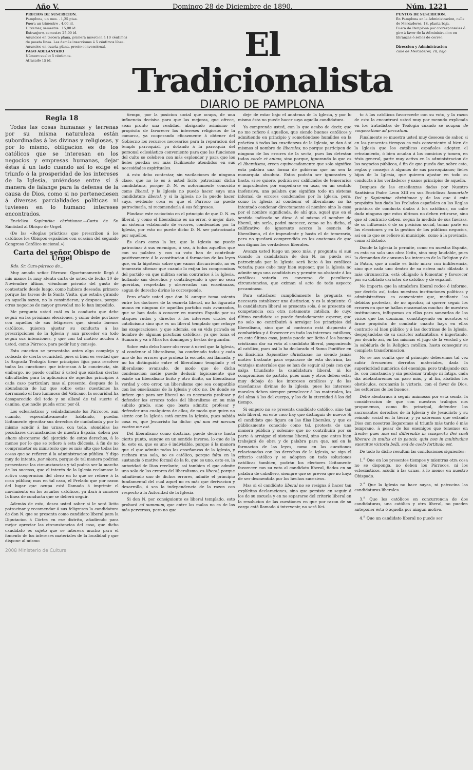Año V. Domingo 28 de Diciembre de 1890. Núm. 1221
PRECIOS DE SUSCRICION.
Pamplona, un mes. . 1,25 ptas.
Fuera un trimestre . 4,00 id.
Ultramar, semestre . 15,00 id.
Extranjero, semestre 25,00 id.
Anuncios en tercera plana, primera insercion á 10 céntimos de peseta línea. Las demás inserciones á 5 céntimos línea.
Anuncios en cuarta plana, precio convencional.
PAGO ADELANTADO
Número suelto 5 céntimos.
Atrasado 15 id.
El Tradicionalista
DIARIO DE PAMPLONA
PUNTOS DE SUSCRICION.
En Pamplona en la Administracion, calle de Mercaderes, 18, planta baja.
Fuera de Pamplona por corresponsales ó giro á favor de la Administracion en libranzas ó sellos de correo.
Direccion y Administracion
calle de Mercaderes, 18, bajo
Regla 18
Todas las cosas humanas y terrenas por su misma naturaleza están subordinadas á las divinas y religiosas, y por lo mismo, obligacion es de los católicos que se interesan en los negocios y empresas humanas, dejar éstas á un lado cuando así lo exige el triunfo ó la prosperidad de los intereses de la Iglesia, uniéndose entre sí á manera de falange para la defensa de la causa de Dios, como si no perteneciesen á diversas parcialidades políticas ni tuviesen en lo humano intereses encontrados.
Encíclica Sapientiae christianae.—Carta de Su Santidad al Obispo de Urgel.
(De las «Reglas prácticas que prescriben á los católicos los Obispos españoles con ocasion del segundo Congreso Católico nacional.»)
Carta del señor Obispo de Urgel
Rdo. Sr. Cura-párroco de...
Muy amado señor Párroco: Oportunamente llegó á mis manos la muy atenta carta de usted de fecha 10 de Noviembre último, viéndome privado del gusto de contestarle desde luego, como hubiera deseado; primero porque las tareas de la Santa Visita, que estaba girando en aquella sazon, no lo consintieron; y despues, porque otros negocios de mayor gravedad me lo han impedido.
Me pregunta usted cuál es la conducta que debe seguir en las próximas elecciones, y cómo debe portarse con aquellos de sus feligreses que, siendo buenos católicos, quieren ajustar su conducta á las prescripciones de la Iglesia y aun proceder en todo segun sus intenciones, y que con tal motivo acuden á usted, como Párroco, para pedir luz y consejo.
Esta cuestion se presentaba antes algo compleja y rodeada de cierta oscuridad, pues si bien es verdad que la Sagrada Teología tiene principios fijos para resolver todas las cuestiones que interesan á la conciencia, sin embargo, no puedo ocultar á usted que existian ciertas dificultades para la aplicacion de aquellos principios á cada caso particular; mas al presente, despues de la abundancia de luz que sobre estas cuestiones ha derramado el faro luminoso del Vaticano, la oscuridad ha desaparecido del todo y se allanó de tal suerte el camino, que nadie pueda errar por él.
Los eclesiásticos y señaladamente los Párrocos, aun cuando, especulativamente hablando, puedan lícitamente ejercitar sus derechos de ciudadanía y por lo mismo acudir á las urnas, con todo, atendidas las peculiares circunstancias de nuestra España, deben por ahora abstenerse del ejercicio de estos derechos, á lo menos por lo que se refiere á esta diócesis, á fin de no comprometer su ministerio que es más alto que todas las cosas que se refieren á la administracion pública. Y digo muy de intento, por ahora, porque de tal manera podrian presentarse las circunstancias y tal podría ser la marcha de los sucesos, que el interés de la Iglesia reclamase la activa cooperacion del clero en lo que se refiere á la cosa pública; mas en tal caso, el Prelado que por razon del lugar que ocupa está llamado á imprimir el movimiento en los asuntos católicos, ya dará á conocer la línea de conducta que se deberá seguir.
Además de esto, desea usted saber si le será lícito patrocinar y recomendar á sus feligreses la candidatura de don N. que se presenta como candidato liberal para la Diputacion á Córtes en ese distrito, añadiendo para mejor apreciar las circunstancias del caso, que dicho candidato es sujeto que se interesa mucho para el fomento de los intereses materiales de la localidad y que dispone al mismo
tiempo, por la posicion social que ocupa, de una influencia decisiva para que las mejoras, que ofrece, sean pronto una realidad, abrigando asimismo el propósito de favorecer los intereses religiosos de la comarca, ya cooperando eficazmente á obtener del Gobierno los recursos necesarios para la reparacion del templo parroquial, ya dotando á la parroquia del personal eclesiástico conveniente para que las funciones del culto se celebren con más esplendor y para que los fieles puedan ser más fácilmente atendidos en sus necesidades espirituales.
A esto debo contestar, sin vacilaciones de ninguna clase, que no le es á usted lícito patrocinar dicha candidatura, porque D. N. es notoriamente conocido como liberal, y la Iglesia no puede hacer suya una candidatura liberal, y si la Iglesia no la puede hacer suya, evidente cosa es que el Párroco no puede patrocinarla, ni recomendarla á sus feligreses.
Fúndase este raciocinio en el principio de que D. N. es liberal, y como el liberalismo es un error, ó mejor diré, un sistema eslabonado de errores, condenados por la Iglesia, por esto no puede dicho D. N. ser patrocinado por aquéllos.
Es claro como la luz, que la Iglesia no puede patrocinar á sus enemigos, ó sea, á todos aquellos que con su palabra y con su voto han de contribuir positivamente á la constitucion ó formacion de las leyes que, en la hipótesis sobre que vamos discurriendo, no es temerario afirmar que cuando lo exijan los compromisos del partido en que militan serán contrarios á la Iglesia, hollando sus derechos y contribuyendo á que no sean queridas, respetadas y observadas sus enseñanzas, segun de derecho divino le corresponde.
Pero añade usted que don N. aunque toma asiento entre los doctores de la escuela liberal, no ha figurado nunca en ninguno de aquellos partidos más avanzados, que se han dado á conocer en nuestra España por su ataques rudos y directos á los intereses vitales del catolicismo sino que es un liberal templado que rehuye las exageraciones, y que además, en su vida privada es hombre de algunas prácticas católicas, ya que toma el Sumario y va á Misa los domingos y fiestas de guardar.
Sobre esto debo hacer observar á usted que la Iglesia, al condenar al liberalismo, ha condenado todos y cada uno de los errores que profesa la escuela, así llamada, y no ha distinguido entre el liberalismo templado y el liberalismo avanzado, de modo que de dicha condenacion nadie puede deducir lógicamente que existe un liberalismo lícito y otro ilícito, un liberalismo verdad y otro error, un liberalismo que sea compatible con las enseñanzas de la Iglesia y otro no. De donde se infiere que para ser liberal no es necesario profesar y defender los errores todos del liberalismo en su más subido grado, sino que basta admitir, profesar y defender uno cualquiera de ellos, de modo que quien no siente con la Iglesia está contra la Iglesia, pues sabida cosa es, que Jesucristo ha dicho: qui non est mecum contra me est.
Del liberalismo como doctrina, puede decirse hasta cierto punto, aunque en un sentido inverso, lo que de la fe, esto es, que es uno é indivisible, porque á la manera que el que admite todas las enseñanzas de la Iglesia, y rechaza una sola, no es católico, porque falta en la sustancia ó motivo formal de la fe, que es uno, esto es, la autoridad de Dios revelante; así tambien el que admite uno solo de los errores del liberalismo, es liberal, porque admitiendo uno de dichos errores, admite el principio fundamental del cual aquel no es más que derivacion y desarrollo, ó sea la independencia de la razon con respecto á la Autoridad de la Iglesia.
Si don N. por consiguiente es liberal templado, esto probará ad summum, que entre los malos no es de los más perversos, pero no que
deje de estar bajo el anatema de la Iglesia, y por lo mismo ésta no puede hacer suya aquella candidatura.
Ya comprende usted, con lo que acabo de decir, que no me refiero á aquellos, que siendo buenos católicos y admitiendo en principio y sometiéndose humildes en la práctica á todas las enseñanzas de la Iglesia, se dan á sí mismos el nombre de liberales, no porque participen de ninguno de los errores de la secta, pues los detestan todos corde et animo, sino porque, ignorando lo que es el liberalismo, creen equivocadamente que solo significa esta palabra una forma de gobierno que no sea la monarquía absoluta. Estos podrán ser ignorantes y hasta, si se quiere, podrán ser calificados de temerarios é imprudentes por empeñarse en usar, en un sentido inofensivo, una palabra que significa todo un sistema infernal de errores condenados por la Iglesia, pero, como la Iglesia al condenar el liberalismo no ha intentado condenar directamente el nombre sino la cosa por el nombre significada, de ahí que, aquel que en el sentido indicado se diese á sí mismo el nombre de liberal, sin serlo, podrá merecer, como se ha dicho, el calificativo de ignorante acerca la esencia de liberalismo, el de imprudente y hasta el de temerario, pero no quedará comprendido en los anatemas de que son dignos los verdaderos liberales.
Avanza usted luego un poco más, y pregunta; si aun cuando la candidatura de don N. no pueda ser patrocinada por la Iglesia será lícito á los católicos votarla; pues cabe muy bien suponer, que la Iglesia no admite suya una candidatura y permite no obstante á los católicos votarla en concurso de peculiares circunstancias, que eximan al acto de todo aspecto pecaminoso.
Para satisfacer cumplidamente la pregunta es necesario establecer una distincion, y es la siguiente: O la candidatura liberal se presenta sola, ó se presenta en competencia con otra netamente católica, de cuyo último candidato se puede fundadamente esperar, que no solo no contribuirá á arraigar los principios del liberalismo, sino que al contrario está dispuesto á combatirlos y á favorecer en todo los intereses católicos; en este último caso, jamás puede ser lícito á los buenos cristianos dar su voto al candidato liberal, posponiendo al católico, pues así lo ha declarado el Sumo Pontífice en su Encíclica Sapientiae christianae, no siendo jamás motivo bastante para separarse de esta doctrina, las ventajas materiales que se han de seguir al país con que salga triunfante la candidatura liberal, ni los compromisos de partido, pues unas y otros deben estar muy debajo de los intereses católicos y de las enseñanzas divinas de la Iglesia, pues los intereses morales deben siempre prevalecer á los materiales, los del alma á los del cuerpo, y los de la eternidad á los del tiempo.
Si empero no se presenta candidato católico, sino tan solo liberal, en este caso hay que distinguir de nuevo: Si el candidato que figura en las filas liberales, y que es públicamente conocido como tal, protesta de una manera pública y solemne que no contribuirá por su parte á arraigar el sistema liberal, sino que antes bien trabajará de obra y de palabra para que, así en la formacion de las leyes, como en las cuestiones relacionadas con los derechos de la Iglesia, se siga el criterio católico y se adopten en todo soluciones católicas tambien, podrán los electores lícitamente favorecer con su voto al candidato liberal, fiados en su palabra de caballero, siempre que se prevea que no haya de ser desmentida por los hechos sucesivos.
Mas si el candidato liberal no se resigna á hacer tan explícitas declaraciones, sino que persiste en seguir á los de su escuela y en no separarse del criterio liberal en la resolucion de las cuestiones en que por razon de su cargo está llamado á intervenir, no será líci-
to á los católicos favorecerle con su voto, y la razon de esto la encontrará usted muy por menudo explicada en los tratadistas de Teología cuando se ocupan de cooperatione ad peccatum.
Finalmente se muestra usted muy deseoso de saber, si en los presentes tiempos es más conveniente al bien de la Iglesia que los católicos españoles adopten el retraimiento, ó bien acudan á los comicios y tomen, en tésis general, parte muy activa en la administracion de los negocios públicos, á fin de que pueda dar, sobre esto, reglas y consejos á algunos de sus parroquianos; fieles hijos de la Iglesia, que quieren ajustar en todo su conducta á los verdaderos y sanos principios de aquella.
Despues de las enseñanzas dadas por Nuestro Santísimo Padre Leon XIII en sus Encíclicas Immortale Dei y Sapientiae christianae y de las que á este propósito han dado los Prelados españoles en las Reglas prácticas de conducta dadas á los católicos, no cabe duda ninguna que estos últimos no deben retirarse, sino que al contrario deben, segun la medida de sus fuerzas, de su influencia ó de su posicion social, tomar parte en las elecciones y en la gestion de los públicos negocios, así en lo que se refiere al municipio, como á la provincia, como al Estado.
Donde la Iglesia lo permite, como en nuestra España, es esto no solo una obra lícita, sino muy laudable, pues lo demandan de consuno los intereses de la Religion y de la Patria, que á nadie es lícito mirar con indiferencia, sino que cada uno dentro de su esfera más dilatada ó más circunscrita, está obligado á fomentar y favorecer por su doblado carácter de católico y de español.
No importa que la atmósfera liberal rodee é informe, por decirlo así, todas nuestras instituciones políticas y administrativas: es conveniente que, mediante las debidas protestas, de no aprobar, ni querer seguir los errores en que se hallan encarnadas muchas de nuestras instituciones, influyamos en ellas para sanearlas de los vicios que las dominan, constituyendo en nosotros el firme propósito de combatir cuanto haya en ellas contrario al bien público y á las doctrinas de la Iglesia, despojándolas de su carácter anticatólico, é ingertando, por decirlo así, en las mismas el jugo de la verdad y de la sabiduría de la Religion católica, hasta conseguir su completa transformacion.
No se nos oculta que al principio deberemos tal vez sufrir frecuentes derrotas materiales, dada la superioridad numérica del enemigo; pero trabajando con fe, con constancia y sin perdonar trabajo ni fatiga, cada dia adelantaremos un paso más, y al fin, abatidos los obstáculos, coronarán la victoria, con el favor de Dios, los esfuerzos de los buenos.
Debe alentarnos á seguir animosos por esta senda, la consideracion de que con nuestros trabajos nos proponemos, como fin principal, defender los sacrosantos derechos de la Iglesia y de Jesucristo y su reinado social en la tierra; y ya sabremos que estando Dios con nosotros llegaremos al triunfo más tarde ó más temprano, á pesar de los enemigos que tenemos en frente; pues non est differentia in conspectu Dei coeli liberare in multis et in paucis, quia non in multitudine exercitus victoria belli, sed de coelo fortitudo est.
De todo lo dicho resultan las conclusiones siguientes:
1.<sup>a</sup> Que en los presentes tiempos y mientras otra cosa no se disponga, no deben los Párrocos, ni los eclesiásticos, acudir á las urnas, á lo menos en nuestro Obispado.
2.<sup>a</sup> Que la Iglesia no hace suyas, ni patrocina las candidaturas liberales.
3.<sup>a</sup> Que los católicos en concurrencia de dos candidaturas, una católica y otra liberal, no pueden anteponer ésta ó aquella por ningun motivo.
4.<sup>a</sup> Que un candidato liberal no puede ser
2008 Ministerio de Cultura